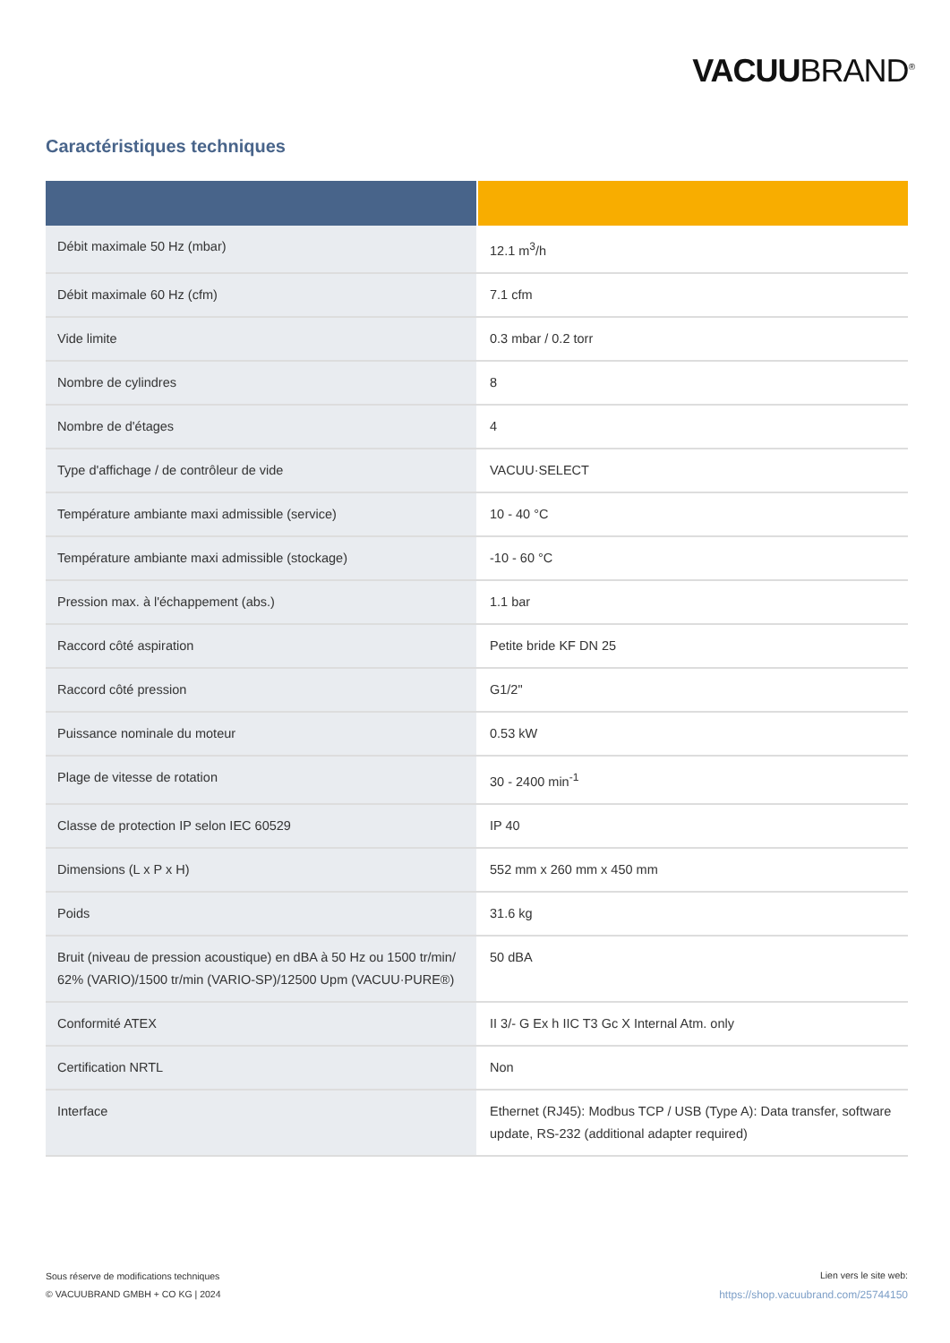VACUUBRAND<sup>®</sup>
Caractéristiques techniques
| Débit maximale 50 Hz (mbar) | 12.1 m<sup>3</sup>/h |
| Débit maximale 60 Hz (cfm) | 7.1 cfm |
| Vide limite | 0.3 mbar / 0.2 torr |
| Nombre de cylindres | 8 |
| Nombre de d'étages | 4 |
| Type d'affichage / de contrôleur de vide | VACUU·SELECT |
| Température ambiante maxi admissible (service) | 10 - 40 °C |
| Température ambiante maxi admissible (stockage) | -10 - 60 °C |
| Pression max. à l'échappement (abs.) | 1.1 bar |
| Raccord côté aspiration | Petite bride KF DN 25 |
| Raccord côté pression | G1/2" |
| Puissance nominale du moteur | 0.53 kW |
| Plage de vitesse de rotation | 30 - 2400 min<sup>-1</sup> |
| Classe de protection IP selon IEC 60529 | IP 40 |
| Dimensions (L x P x H) | 552 mm x 260 mm x 450 mm |
| Poids | 31.6 kg |
| Bruit (niveau de pression acoustique) en dBA à 50 Hz ou 1500 tr/min/ 62% (VARIO)/1500 tr/min (VARIO-SP)/12500 Upm (VACUU·PURE®) | 50 dBA |
| Conformité ATEX | II 3/- G Ex h IIC T3 Gc X Internal Atm. only |
| Certification NRTL | Non |
| Interface | Ethernet (RJ45): Modbus TCP / USB (Type A): Data transfer, software update, RS-232 (additional adapter required) |
Sous réserve de modifications techniques
© VACUUBRAND GMBH + CO KG | 2024
Lien vers le site web:
https://shop.vacuubrand.com/25744150